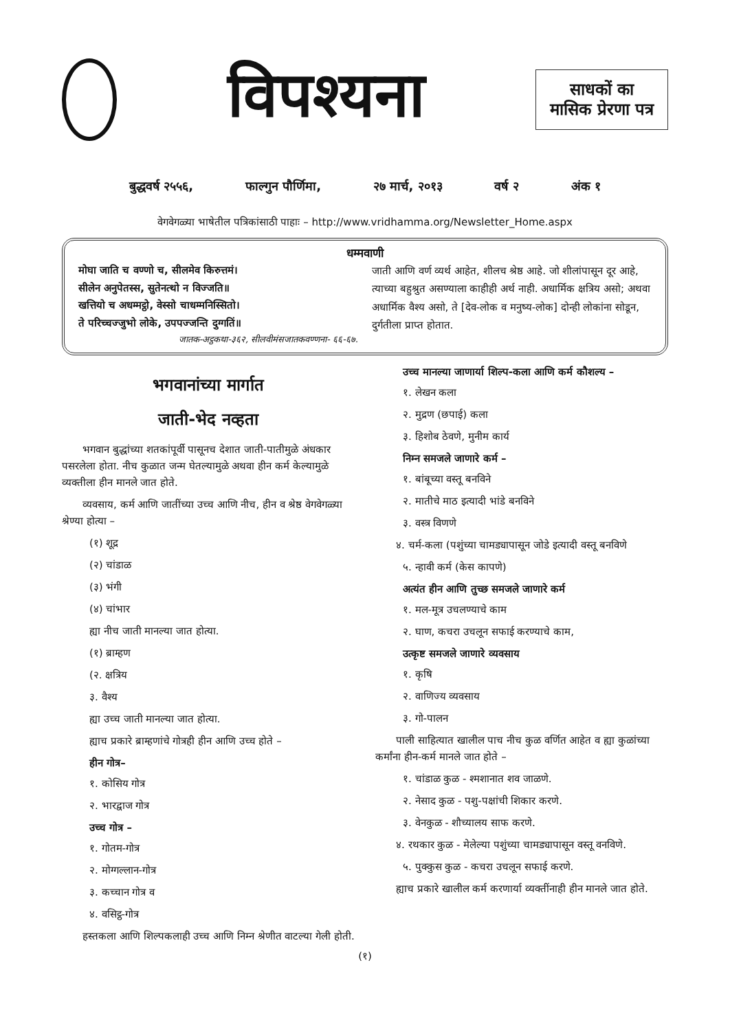विपश्यना
साधकों का
मासिक प्रेरणा पत्र
बुद्धवर्ष २५५६, फाल्गुन पौर्णिमा, २७ मार्च, २०१३ वर्ष २ अंक १
वेगवेगळ्या भाषेतील पत्रिकांसाठी पाहाः – http://www.vridhamma.org/Newsletter_Home.aspx
धम्मवाणी
मोघा जाति च वण्णो च, सीलमेव किरुत्तमं।
सीलेन अनुपेतस्स, सुतेनत्थो न विज्जति॥
खत्तियो च अधम्मट्ठो, वेस्सो चाधम्मनिस्सितो।
ते परिच्चज्जुभो लोके, उपपज्जन्ति दुग्गतिं॥
जातक-अट्ठकथा-३६२, सीलवीमंसजातकवण्णना- ६६-६७.
जाती आणि वर्ण व्यर्थ आहेत, शीलच श्रेष्ठ आहे. जो शीलांपासून दूर आहे, त्याच्या बहुश्रुत असण्याला काहीही अर्थ नाही. अधार्मिक क्षत्रिय असो; अथवा अधार्मिक वैश्य असो, ते [देव-लोक व मनुष्य-लोक] दोन्ही लोकांना सोडून, दुर्गतीला प्राप्त होतात.
भगवानांच्या मार्गात
जाती-भेद नव्हता
  भगवान बुद्धांच्या शतकांपूर्वी पासूनच देशात जाती-पातीमुळे अंधकार पसरलेला होता. नीच कुळात जन्म घेतल्यामुळे अथवा हीन कर्म केल्यामुळे व्यक्तीला हीन मानले जात होते.
  व्यवसाय, कर्म आणि जातींच्या उच्च आणि नीच, हीन व श्रेष्ठ वेगवेगळ्या श्रेण्या होत्या –
(१) शूद्र
(२) चांडाळ
(३) भंगी
(४) चांभार
ह्या नीच जाती मानल्या जात होत्या.
(१) ब्राम्हण
(२. क्षत्रिय
३. वैश्य
ह्या उच्च जाती मानल्या जात होत्या.
ह्याच प्रकारे ब्राम्हणांचे गोत्रही हीन आणि उच्च होते –
हीन गोत्र–
१. कोसिय गोत्र
२. भारद्वाज गोत्र
उच्च गोत्र –
१. गोतम-गोत्र
२. मोग्गल्लान-गोत्र
३. कच्चान गोत्र व
४. वसिट्ठ-गोत्र
  हस्तकला आणि शिल्पकलाही उच्च आणि निम्न श्रेणीत वाटल्या गेली होती.
उच्च मानल्या जाणार्या शिल्प-कला आणि कर्म कौशल्य –
१. लेखन कला
२. मुद्रण (छपाई) कला
३. हिशोब ठेवणे, मुनीम कार्य
निम्न समजले जाणारे कर्म –
१. बांबूच्या वस्तू बनविने
२. मातीचे माठ इत्यादी भांडे बनविने
३. वस्त्र विणणे
  ४. चर्म-कला (पशुंच्या चामड्यापासून जोडे इत्यादी वस्तू बनविणे
५. न्हावी कर्म (केस कापणे)
अत्यंत हीन आणि तुच्छ समजले जाणारे कर्म
१. मल-मूत्र उचलण्याचे काम
२. घाण, कचरा उचलून सफाई करण्याचे काम,
उत्कृष्ट समजले जाणारे व्यवसाय
१. कृषि
२. वाणिज्य व्यवसाय
३. गो-पालन
  पाली साहित्यात खालील पाच नीच कुळ वर्णित आहेत व ह्या कुळांच्या कर्मांना हीन-कर्म मानले जात होते –
१. चांडाळ कुळ - श्मशानात शव जाळणे.
२. नेसाद कुळ - पशु-पक्षांची शिकार करणे.
३. वेनकुळ - शौच्यालय साफ करणे.
  ४. रथकार कुळ - मेलेल्या पशुंच्या चामड्यापासून वस्तू वनविणे.
५. पुक्कुस कुळ - कचरा उचलून सफाई करणे.
  ह्याच प्रकारे खालील कर्म करणार्या व्यक्तींनाही हीन मानले जात होते.
(१)